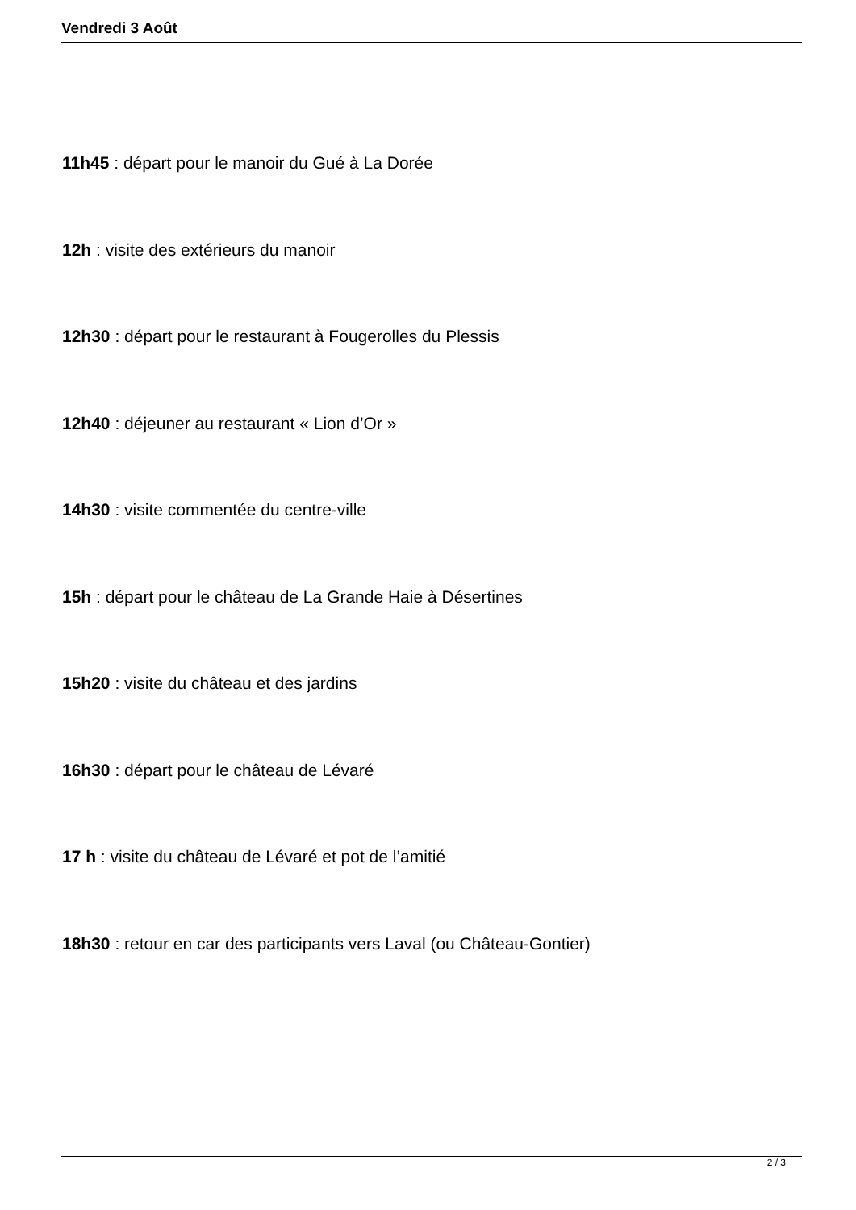Vendredi 3 Août
11h45 : départ pour le manoir du Gué à La Dorée
12h : visite des extérieurs du manoir
12h30 : départ pour le restaurant à Fougerolles du Plessis
12h40 : déjeuner au restaurant « Lion d’Or »
14h30 : visite commentée du centre-ville
15h : départ pour le château de La Grande Haie à Désertines
15h20 : visite du château et des jardins
16h30 : départ pour le château de Lévaré
17 h : visite du château de Lévaré et pot de l’amitié
18h30 : retour en car des participants vers Laval (ou Château-Gontier)
2 / 3